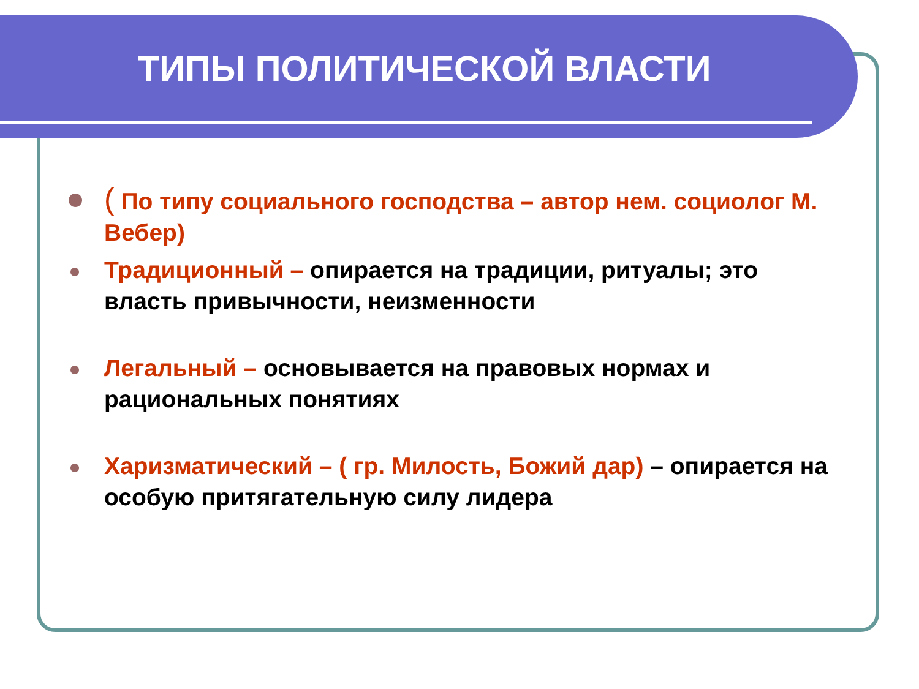ТИПЫ ПОЛИТИЧЕСКОЙ ВЛАСТИ
( По типу социального господства – автор нем. социолог М. Вебер)
Традиционный – опирается на традиции, ритуалы; это власть привычности, неизменности
Легальный – основывается на правовых нормах и рациональных понятиях
Харизматический – ( гр. Милость, Божий дар) – опирается на особую притягательную силу лидера